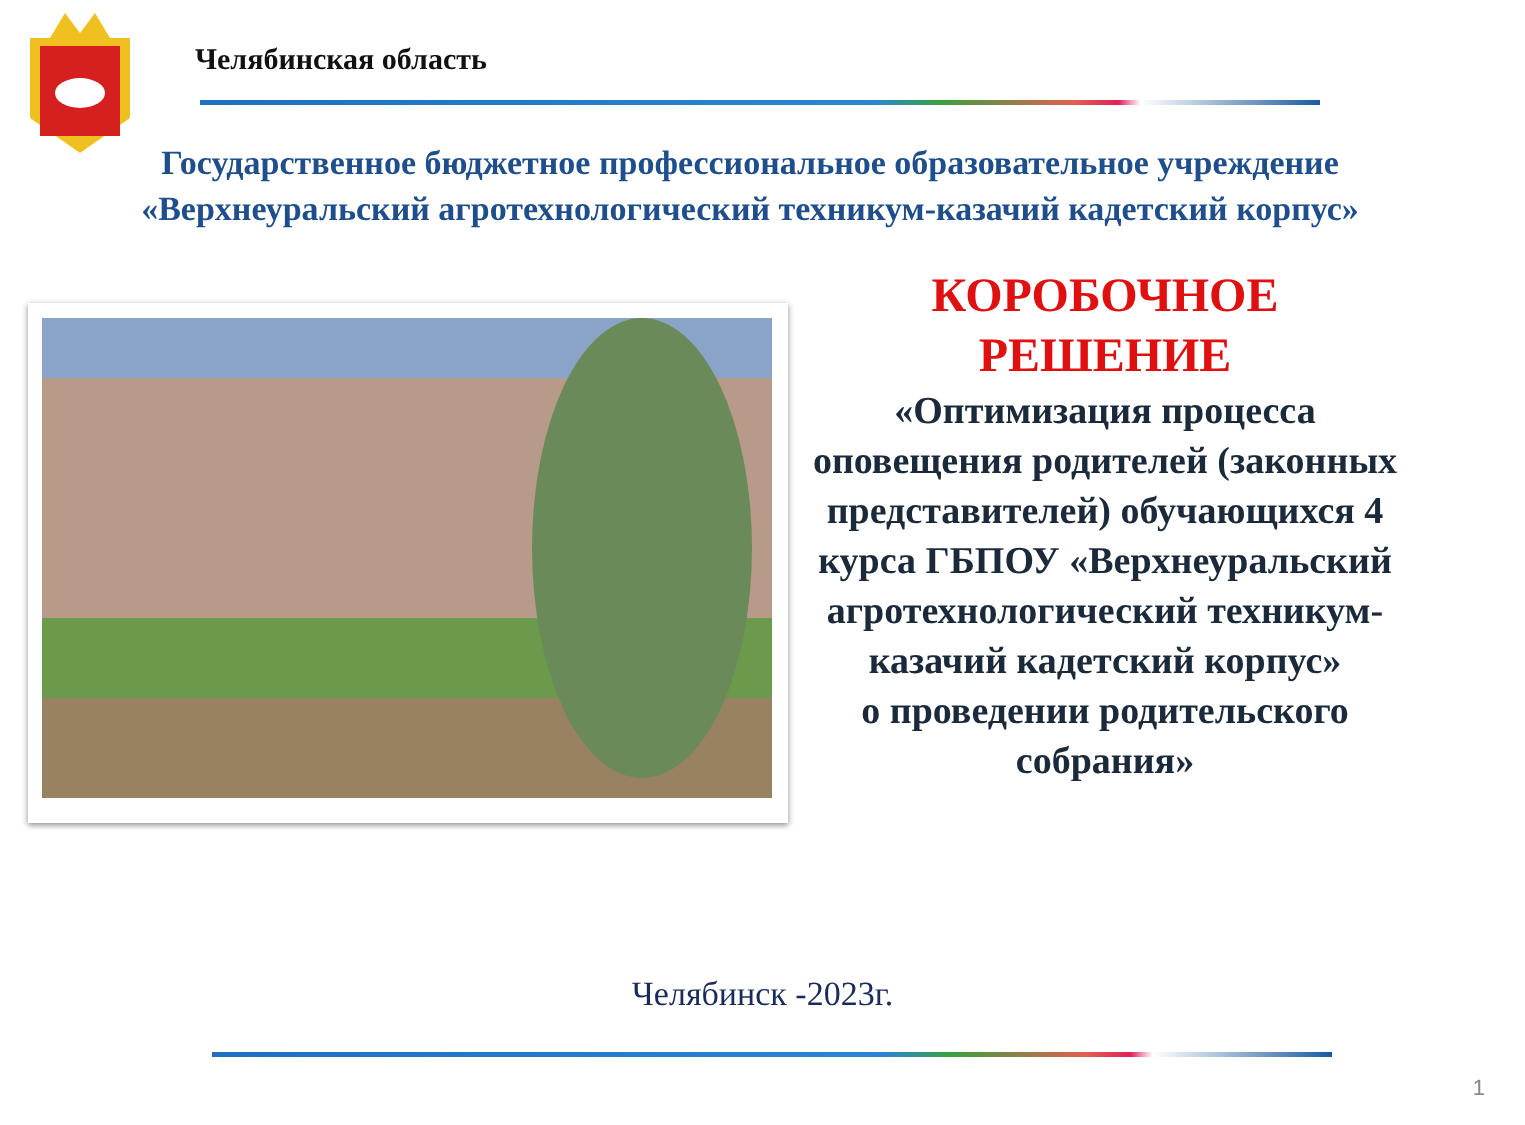Челябинская область
Государственное бюджетное профессиональное образовательное учреждение
«Верхнеуральский агротехнологический техникум-казачий кадетский корпус»
КОРОБОЧНОЕ
РЕШЕНИЕ
«Оптимизация процесса оповещения родителей (законных представителей) обучающихся 4 курса ГБПОУ «Верхнеуральский агротехнологический техникум-казачий кадетский корпус»
о проведении родительского собрания»
Челябинск -2023г.
1